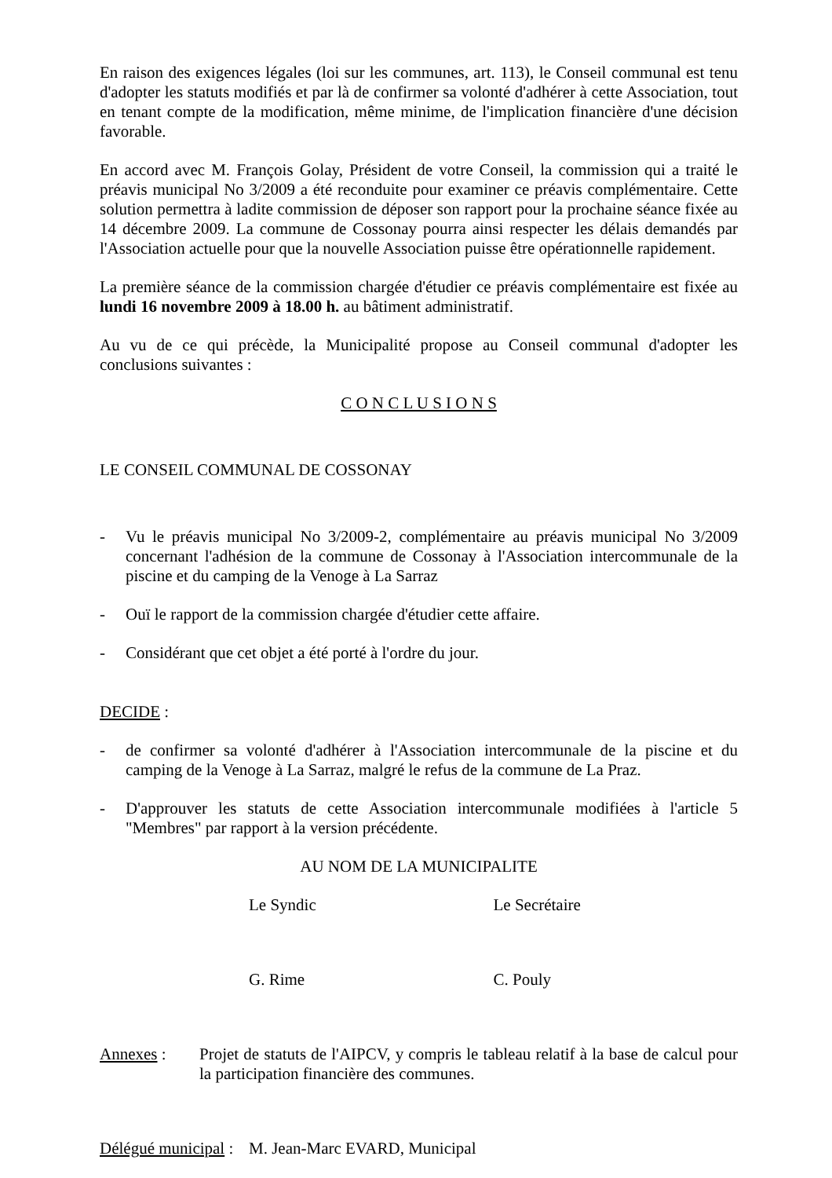En raison des exigences légales (loi sur les communes, art. 113), le Conseil communal est tenu d'adopter les statuts modifiés et par là de confirmer sa volonté d'adhérer à cette Association, tout en tenant compte de la modification, même minime, de l'implication financière d'une décision favorable.
En accord avec M. François Golay, Président de votre Conseil, la commission qui a traité le préavis municipal No 3/2009 a été reconduite pour examiner ce préavis complémentaire. Cette solution permettra à ladite commission de déposer son rapport pour la prochaine séance fixée au 14 décembre 2009. La commune de Cossonay pourra ainsi respecter les délais demandés par l'Association actuelle pour que la nouvelle Association puisse être opérationnelle rapidement.
La première séance de la commission chargée d'étudier ce préavis complémentaire est fixée au lundi 16 novembre 2009 à 18.00 h. au bâtiment administratif.
Au vu de ce qui précède, la Municipalité propose au Conseil communal d'adopter les conclusions suivantes :
C O N C L U S I O N S
LE CONSEIL COMMUNAL DE COSSONAY
- Vu le préavis municipal No 3/2009-2, complémentaire au préavis municipal No 3/2009 concernant l'adhésion de la commune de Cossonay à l'Association intercommunale de la piscine et du camping de la Venoge à La Sarraz
- Ouï le rapport de la commission chargée d'étudier cette affaire.
- Considérant que cet objet a été porté à l'ordre du jour.
DECIDE :
- de confirmer sa volonté d'adhérer à l'Association intercommunale de la piscine et du camping de la Venoge à La Sarraz, malgré le refus de la commune de La Praz.
- D'approuver les statuts de cette Association intercommunale modifiées à l'article 5 "Membres" par rapport à la version précédente.
AU NOM DE LA MUNICIPALITE
Le Syndic Le Secrétaire
G. Rime C. Pouly
Annexes : Projet de statuts de l'AIPCV, y compris le tableau relatif à la base de calcul pour la participation financière des communes.
Délégué municipal : M. Jean-Marc EVARD, Municipal